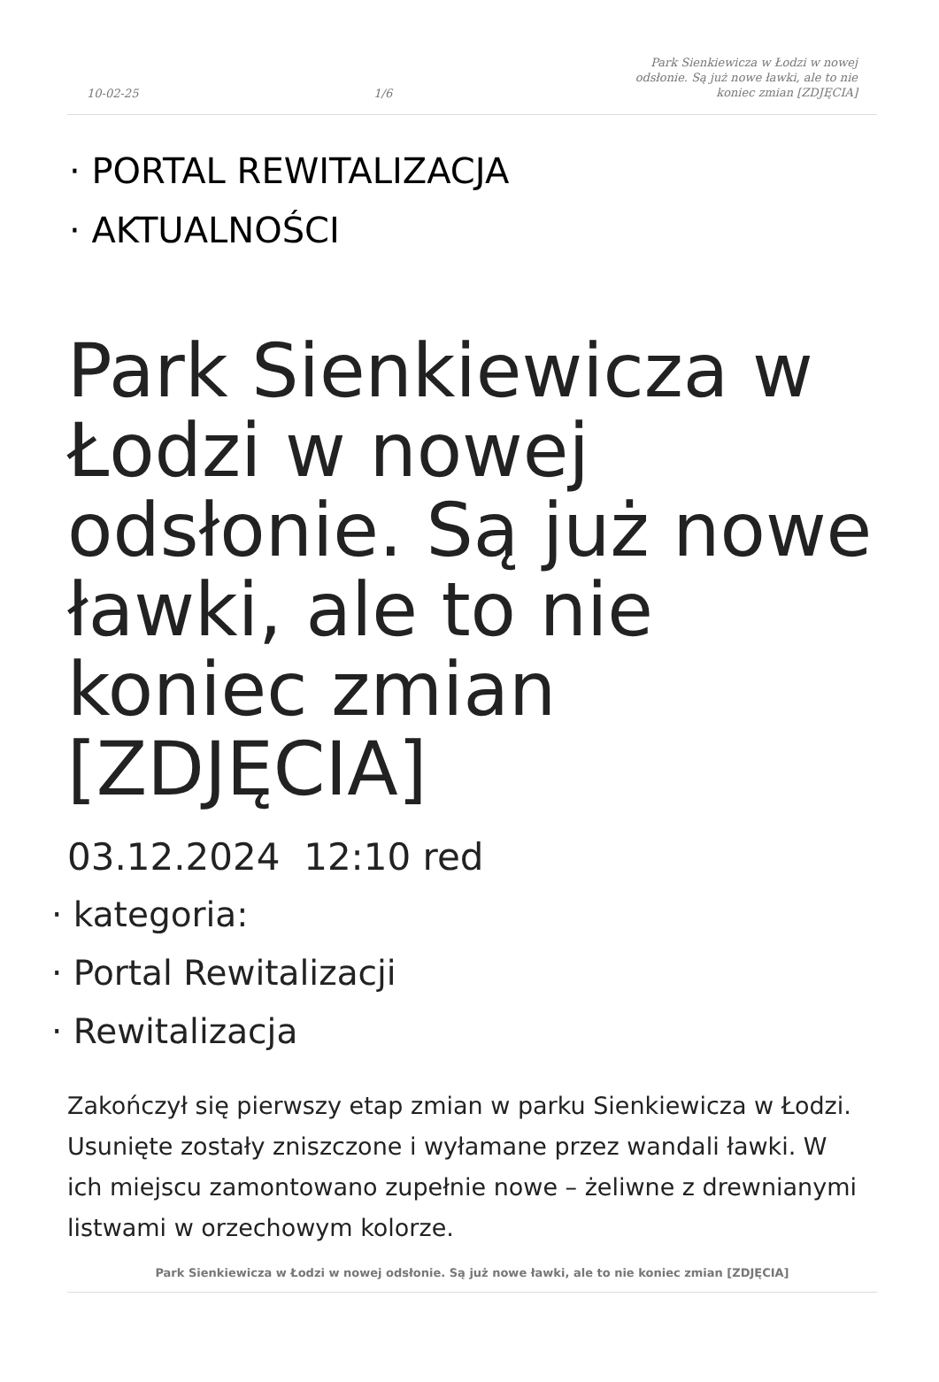10-02-25 1/6 Park Sienkiewicza w Łodzi w nowej odsłonie. Są już nowe ławki, ale to nie koniec zmian [ZDJĘCIA]
· PORTAL REWITALIZACJA
· AKTUALNOŚCI
Park Sienkiewicza w Łodzi w nowej odsłonie. Są już nowe ławki, ale to nie koniec zmian [ZDJĘCIA]
03.12.2024 12:10 red
· kategoria:
· Portal Rewitalizacji
· Rewitalizacja
Zakończył się pierwszy etap zmian w parku Sienkiewicza w Łodzi. Usunięte zostały zniszczone i wyłamane przez wandali ławki. W ich miejscu zamontowano zupełnie nowe – żeliwne z drewnianymi listwami w orzechowym kolorze.
Park Sienkiewicza w Łodzi w nowej odsłonie. Są już nowe ławki, ale to nie koniec zmian [ZDJĘCIA]